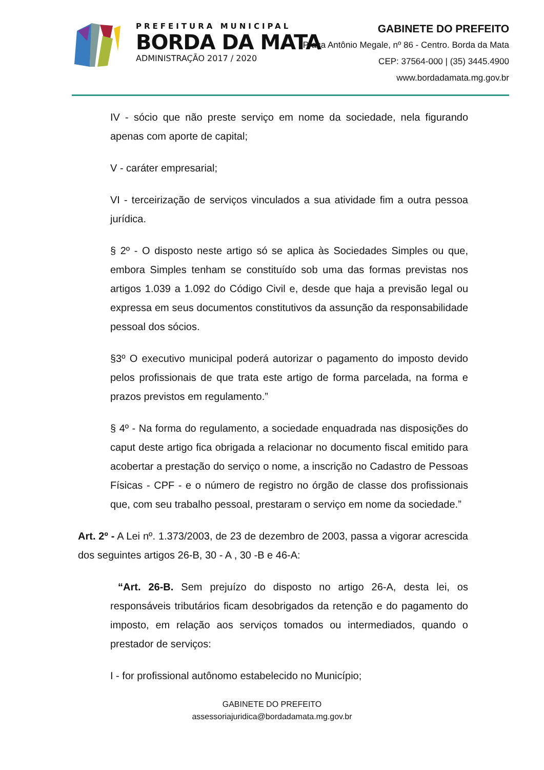PREFEITURA MUNICIPAL
BORDA DA MATA
ADMINISTRAÇÃO 2017 / 2020
GABINETE DO PREFEITO
Praça Antônio Megale, nº 86 - Centro. Borda da Mata
CEP: 37564-000 | (35) 3445.4900
www.bordadamata.mg.gov.br
IV - sócio que não preste serviço em nome da sociedade, nela figurando apenas com aporte de capital;
V - caráter empresarial;
VI - terceirização de serviços vinculados a sua atividade fim a outra pessoa jurídica.
§ 2º - O disposto neste artigo só se aplica às Sociedades Simples ou que, embora Simples tenham se constituído sob uma das formas previstas nos artigos 1.039 a 1.092 do Código Civil e, desde que haja a previsão legal ou expressa em seus documentos constitutivos da assunção da responsabilidade pessoal dos sócios.
§3º O executivo municipal poderá autorizar o pagamento do imposto devido pelos profissionais de que trata este artigo de forma parcelada, na forma e prazos previstos em regulamento.”
§ 4º - Na forma do regulamento, a sociedade enquadrada nas disposições do caput deste artigo fica obrigada a relacionar no documento fiscal emitido para acobertar a prestação do serviço o nome, a inscrição no Cadastro de Pessoas Físicas - CPF - e o número de registro no órgão de classe dos profissionais que, com seu trabalho pessoal, prestaram o serviço em nome da sociedade.”
Art. 2º - A Lei nº. 1.373/2003, de 23 de dezembro de 2003, passa a vigorar acrescida dos seguintes artigos 26-B, 30 - A , 30 -B e 46-A:
“Art. 26-B. Sem prejuízo do disposto no artigo 26-A, desta lei, os responsáveis tributários ficam desobrigados da retenção e do pagamento do imposto, em relação aos serviços tomados ou intermediados, quando o prestador de serviços:
I - for profissional autônomo estabelecido no Município;
GABINETE DO PREFEITO
assessoriajuridica@bordadamata.mg.gov.br